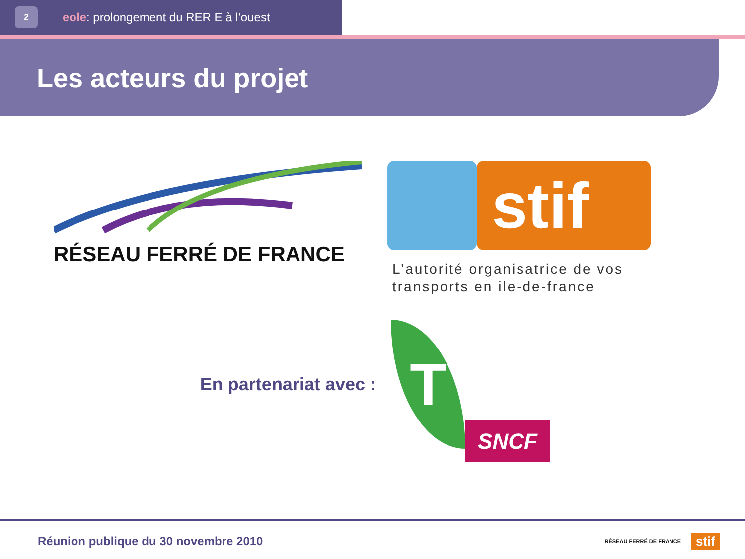2
eole: prolongement du RER E à l’ouest
Les acteurs du projet
RÉSEAU FERRÉ DE FRANCE
stif
L’autorité organisatrice de vos transports en ile-de-france
En partenariat avec :
T
SNCF
Réunion publique du 30 novembre 2010
RÉSEAU FERRÉ DE FRANCE stif